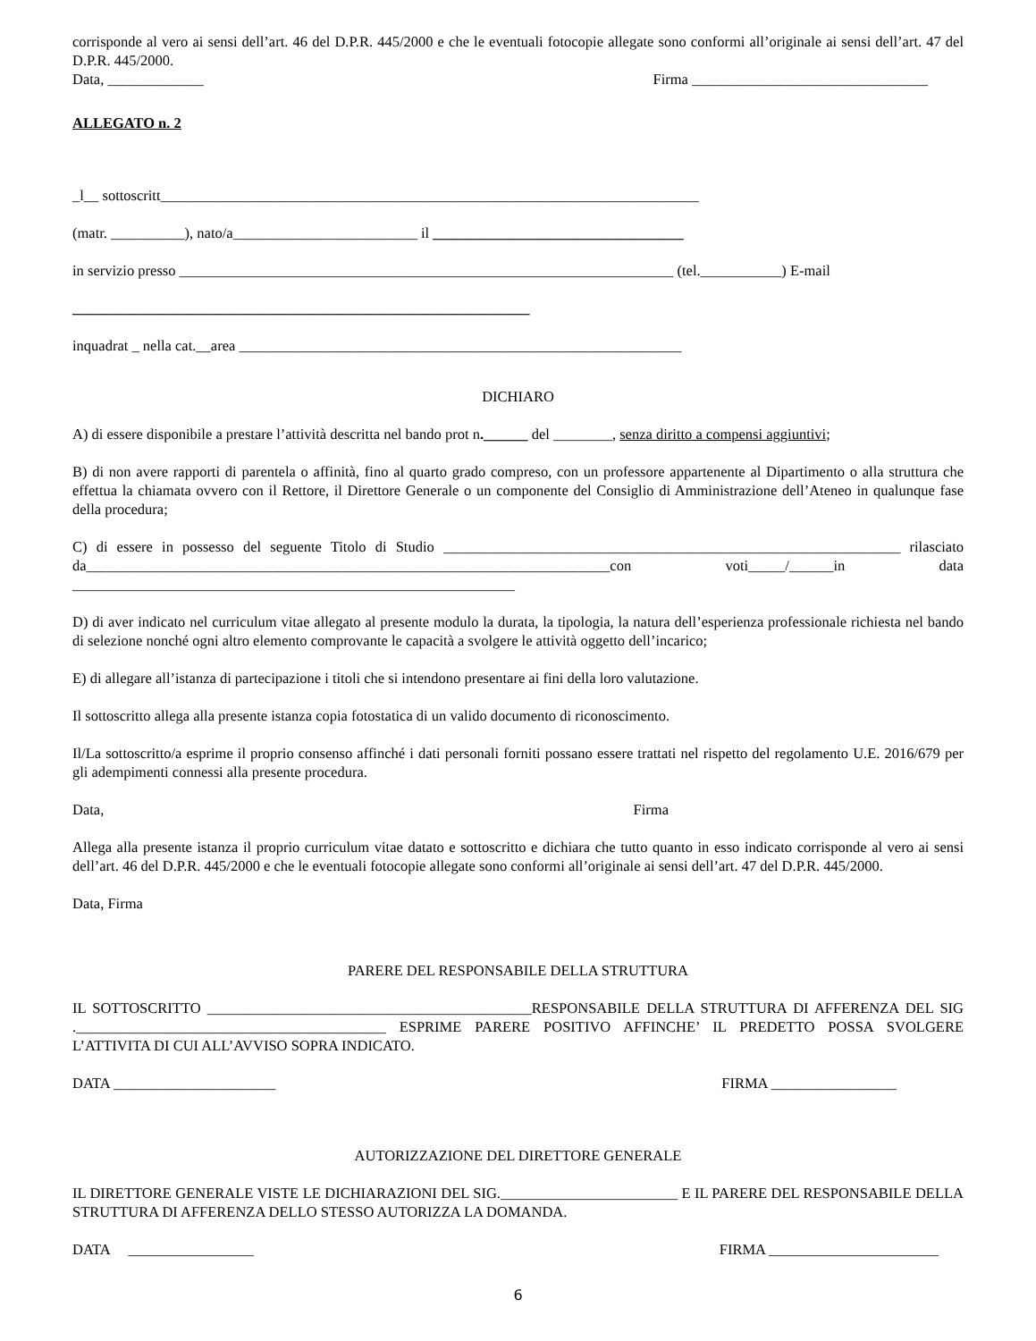corrisponde al vero ai sensi dell’art. 46 del D.P.R. 445/2000 e che le eventuali fotocopie allegate sono conformi all’originale ai sensi dell’art. 47 del D.P.R. 445/2000.
Data, _____________ Firma ________________________________
ALLEGATO n. 2
_l__ sottoscritt_________________________________________________________________________
(matr. __________), nato/a_________________________ il __________________________________
in servizio presso ___________________________________________________________________ (tel.___________) E-mail
______________________________________________________________
inquadrat _ nella cat.__area ____________________________________________________________
DICHIARO
A) di essere disponibile a prestare l’attività descritta nel bando prot n.______ del ________, senza diritto a compensi aggiuntivi;
B) di non avere rapporti di parentela o affinità, fino al quarto grado compreso, con un professore appartenente al Dipartimento o alla struttura che effettua la chiamata ovvero con il Rettore, il Direttore Generale o un componente del Consiglio di Amministrazione dell’Ateneo in qualunque fase della procedura;
C) di essere in possesso del seguente Titolo di Studio ______________________________________________________________ rilasciato da_______________________________________________________________________con voti_____/______in data ____________________________________________________________
D) di aver indicato nel curriculum vitae allegato al presente modulo la durata, la tipologia, la natura dell’esperienza professionale richiesta nel bando di selezione nonché ogni altro elemento comprovante le capacità a svolgere le attività oggetto dell’incarico;
E) di allegare all’istanza di partecipazione i titoli che si intendono presentare ai fini della loro valutazione.
Il sottoscritto allega alla presente istanza copia fotostatica di un valido documento di riconoscimento.
Il/La sottoscritto/a esprime il proprio consenso affinché i dati personali forniti possano essere trattati nel rispetto del regolamento U.E. 2016/679 per gli adempimenti connessi alla presente procedura.
Data, Firma
Allega alla presente istanza il proprio curriculum vitae datato e sottoscritto e dichiara che tutto quanto in esso indicato corrisponde al vero ai sensi dell’art. 46 del D.P.R. 445/2000 e che le eventuali fotocopie allegate sono conformi all’originale ai sensi dell’art. 47 del D.P.R. 445/2000.
Data, Firma
PARERE DEL RESPONSABILE DELLA STRUTTURA
IL SOTTOSCRITTO ____________________________________________RESPONSABILE DELLA STRUTTURA DI AFFERENZA DEL SIG .__________________________________________ ESPRIME PARERE POSITIVO AFFINCHE’ IL PREDETTO POSSA SVOLGERE L’ATTIVITA DI CUI ALL’AVVISO SOPRA INDICATO.
DATA ______________________ FIRMA _________________
AUTORIZZAZIONE DEL DIRETTORE GENERALE
IL DIRETTORE GENERALE VISTE LE DICHIARAZIONI DEL SIG.________________________ E IL PARERE DEL RESPONSABILE DELLA STRUTTURA DI AFFERENZA DELLO STESSO AUTORIZZA LA DOMANDA.
DATA _________________ FIRMA _______________________
6